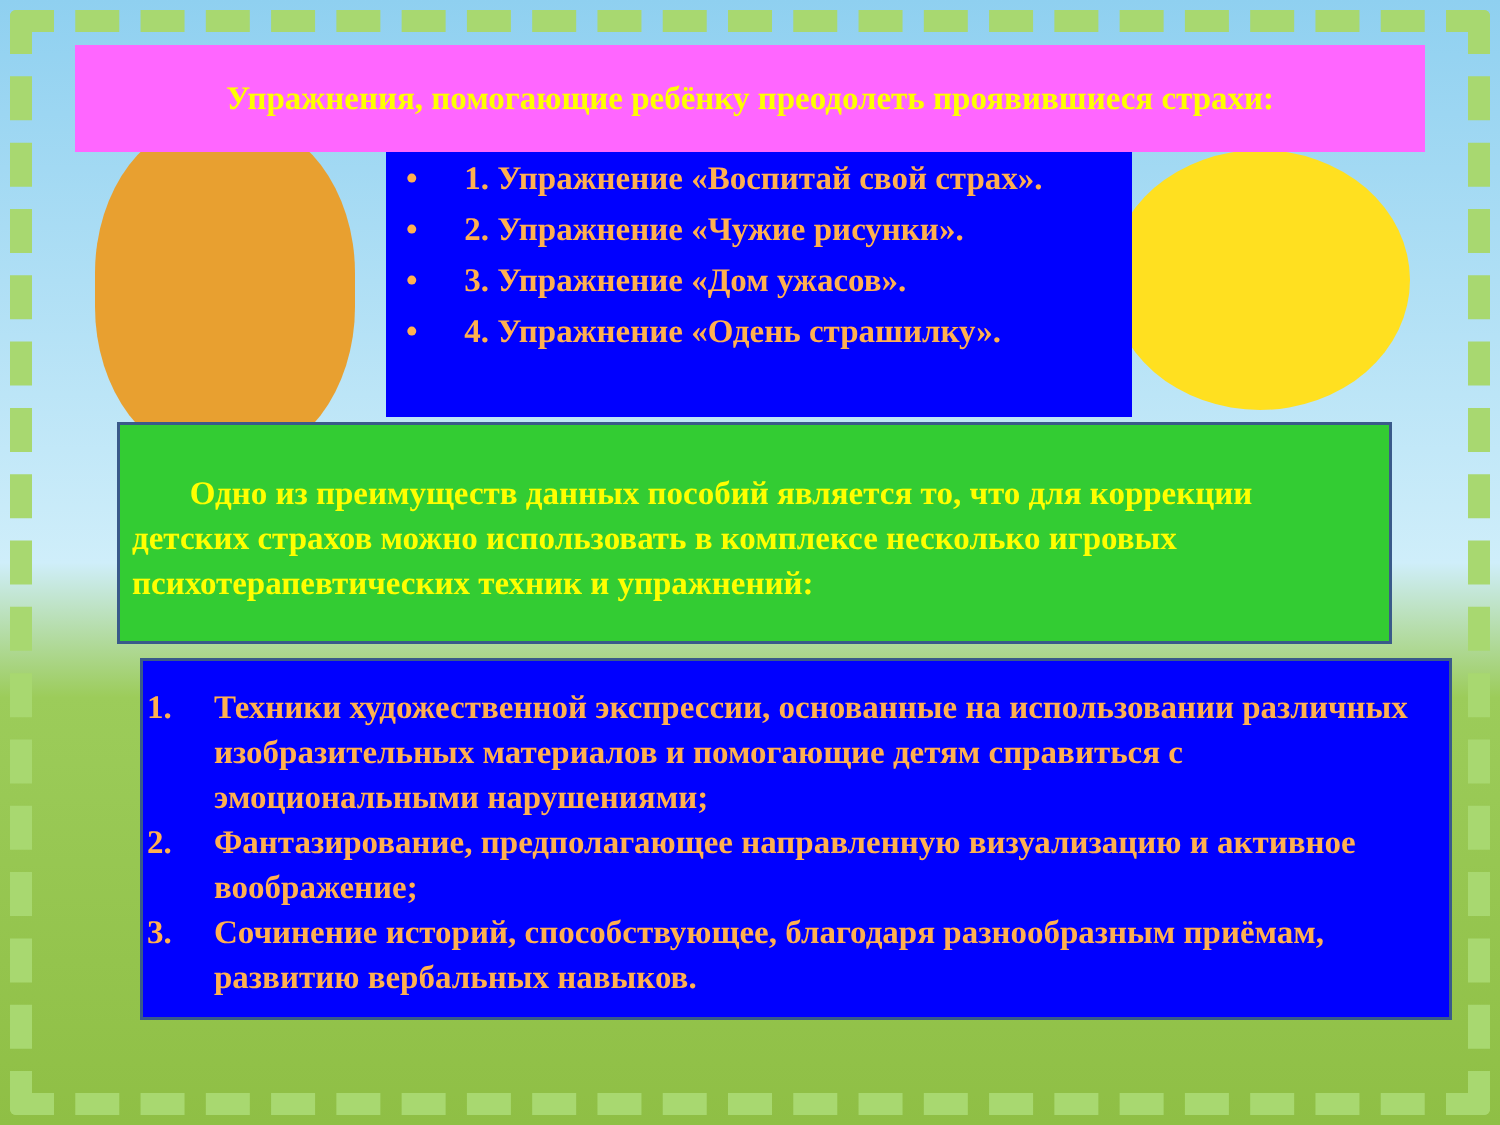Упражнения, помогающие ребёнку преодолеть проявившиеся страхи:
• 1. Упражнение «Воспитай свой страх».
• 2. Упражнение «Чужие рисунки».
• 3. Упражнение «Дом ужасов».
• 4. Упражнение «Одень страшилку».
Одно из преимуществ данных пособий является то, что для коррекции детских страхов можно использовать в комплексе несколько игровых психотерапевтических техник и упражнений:
1. Техники художественной экспрессии, основанные на использовании различных изобразительных материалов и помогающие детям справиться с эмоциональными нарушениями;
2. Фантазирование, предполагающее направленную визуализацию и активное воображение;
3. Сочинение историй, способствующее, благодаря разнообразным приёмам, развитию вербальных навыков.